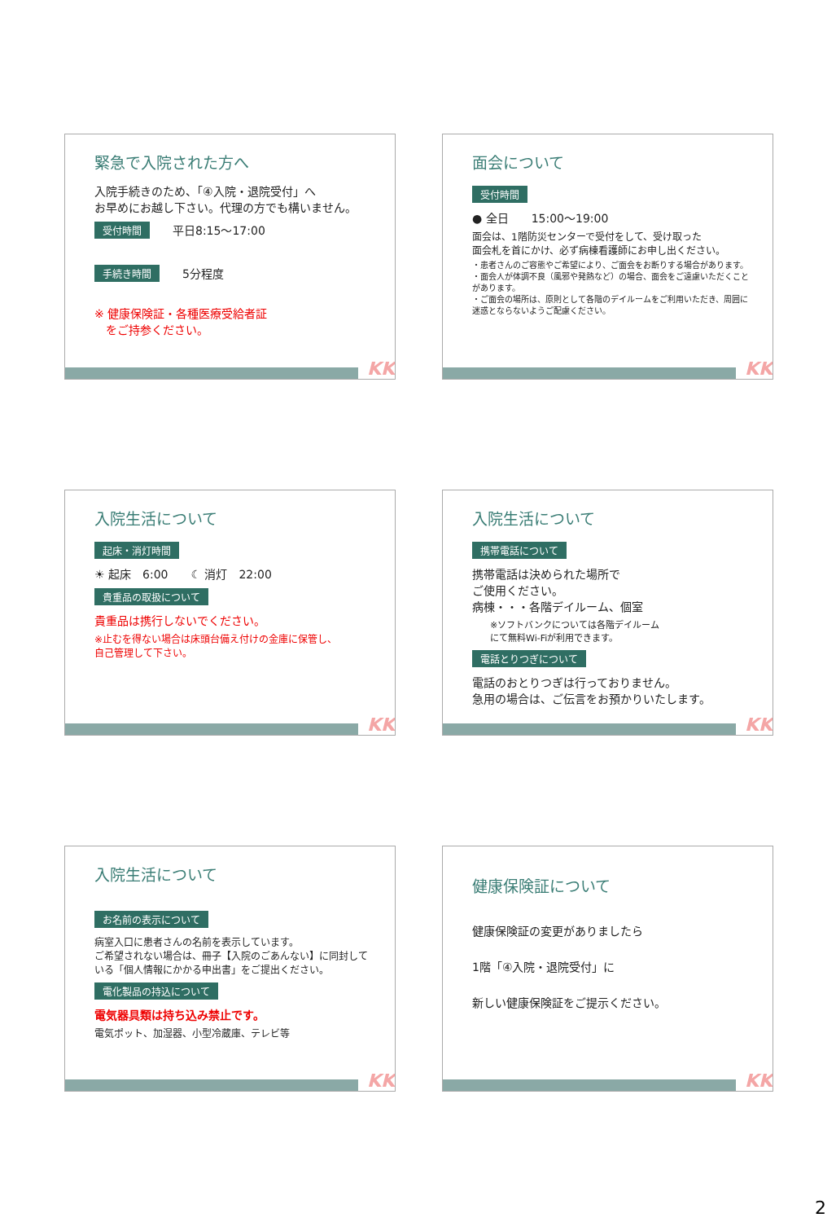緊急で入院された方へ
入院手続きのため、「④入院・退院受付」へ
お早めにお越し下さい。代理の方でも構いません。
受付時間　　平日8:15〜17:00
手続き時間　　5分程度
※ 健康保険証・各種医療受給者証
　をご持参ください。
KK
面会について
受付時間
● 全日　　15:00〜19:00
面会は、1階防災センターで受付をして、受け取った
面会札を首にかけ、必ず病棟看護師にお申し出ください。
・患者さんのご容態やご希望により、ご面会をお断りする場合があります。
・面会人が体調不良（風邪や発熱など）の場合、面会をご遠慮いただくことがあります。
・ご面会の場所は、原則として各階のデイルームをご利用いただき、周囲に迷惑とならないようご配慮ください。
KK
入院生活について
起床・消灯時間
☀ 起床　6:00　　☾ 消灯　22:00
貴重品の取扱について
貴重品は携行しないでください。
※止むを得ない場合は床頭台備え付けの金庫に保管し、
自己管理して下さい。
KK
入院生活について
携帯電話について
携帯電話は決められた場所で
ご使用ください。
病棟・・・各階デイルーム、個室
　　※ソフトバンクについては各階デイルーム
　　にて無料Wi-Fiが利用できます。
電話とりつぎについて
電話のおとりつぎは行っておりません。
急用の場合は、ご伝言をお預かりいたします。
KK
入院生活について
お名前の表示について
病室入口に患者さんの名前を表示しています。
ご希望されない場合は、冊子【入院のごあんない】に同封している「個人情報にかかる申出書」をご提出ください。
電化製品の持込について
電気器具類は持ち込み禁止です。
電気ポット、加湿器、小型冷蔵庫、テレビ等
KK
健康保険証について
健康保険証の変更がありましたら
1階「④入院・退院受付」に
新しい健康保険証をご提示ください。
KK
2